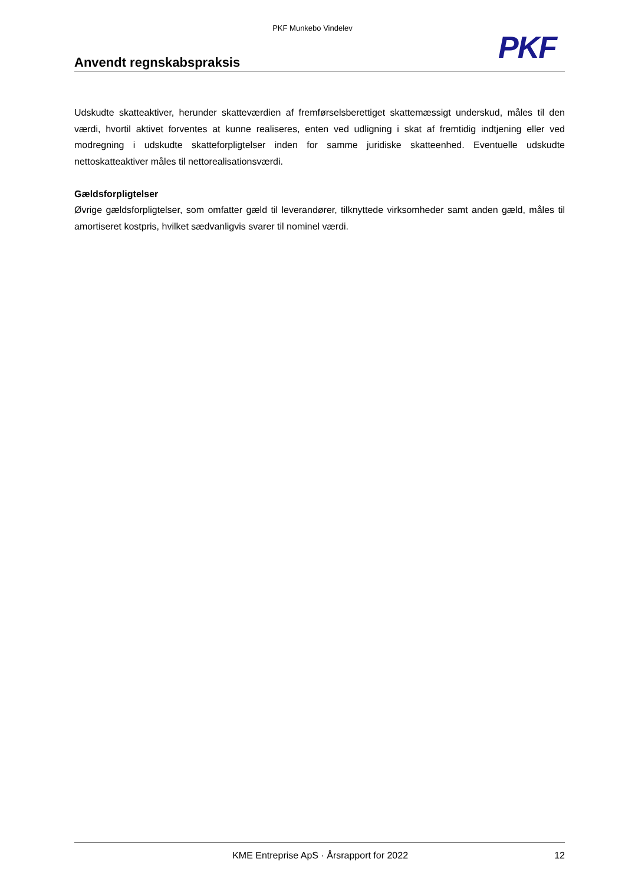PKF Munkebo Vindelev
PKF
Anvendt regnskabspraksis
Udskudte skatteaktiver, herunder skatteværdien af fremførselsberettiget skattemæssigt underskud, måles til den værdi, hvortil aktivet forventes at kunne realiseres, enten ved udligning i skat af fremtidig indtjening eller ved modregning i udskudte skatteforpligtelser inden for samme juridiske skatteenhed. Eventuelle udskudte nettoskatteaktiver måles til nettorealisationsværdi.
Gældsforpligtelser
Øvrige gældsforpligtelser, som omfatter gæld til leverandører, tilknyttede virksomheder samt anden gæld, måles til amortiseret kostpris, hvilket sædvanligvis svarer til nominel værdi.
KME Entreprise ApS · Årsrapport for 2022 12